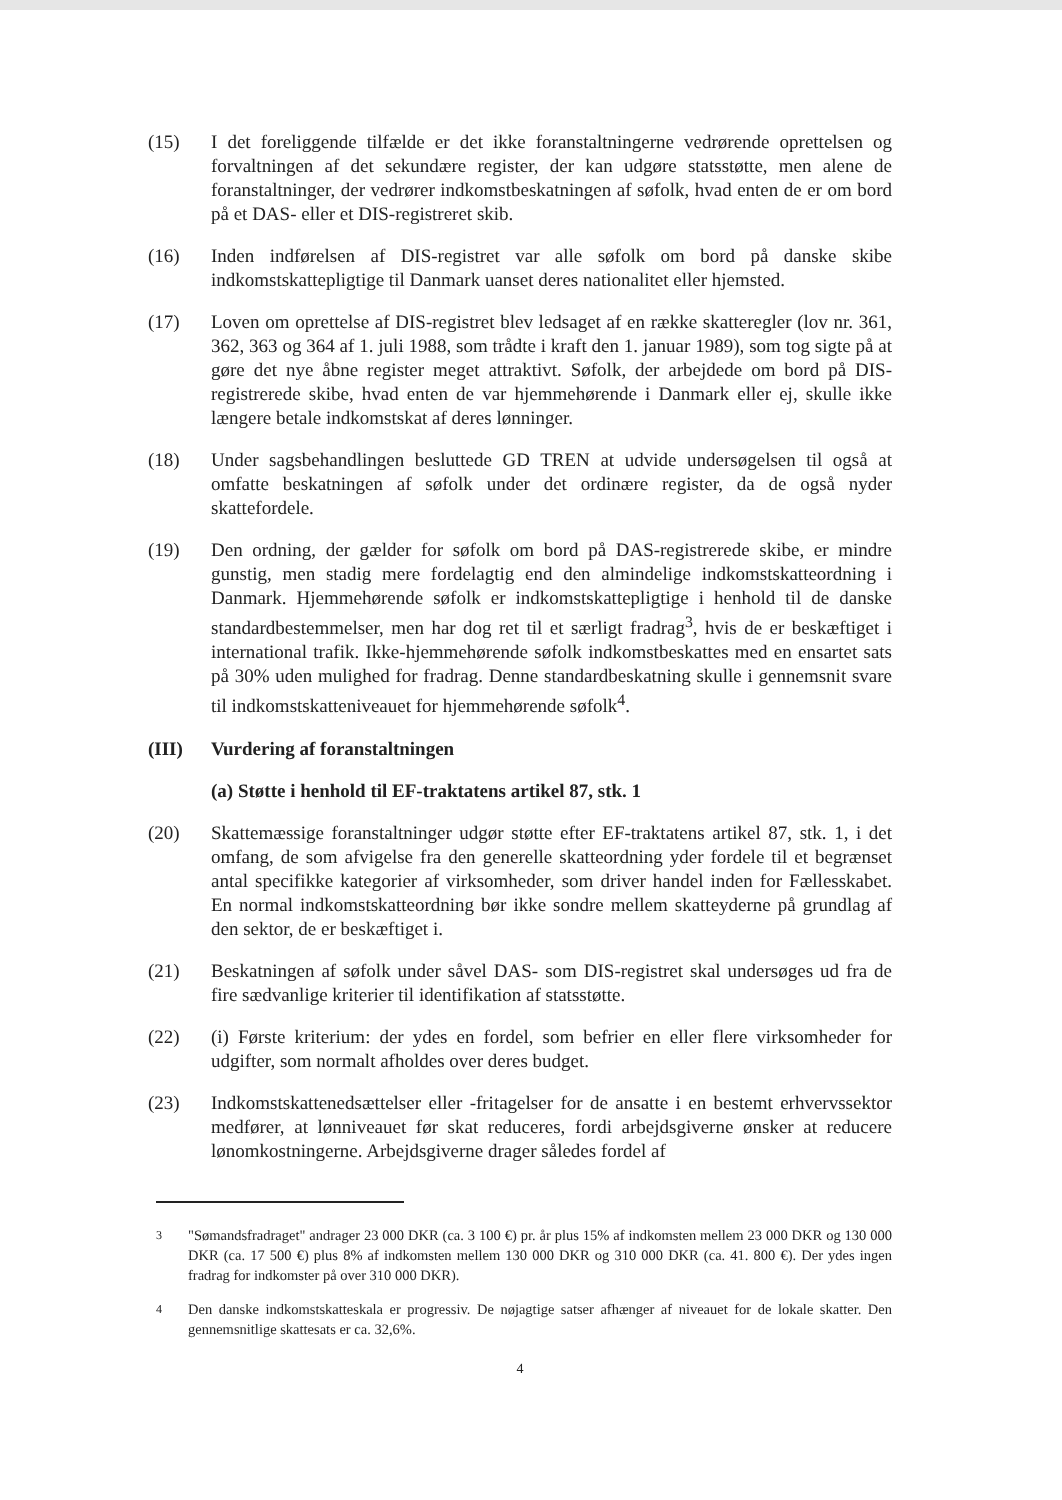(15) I det foreliggende tilfælde er det ikke foranstaltningerne vedrørende oprettelsen og forvaltningen af det sekundære register, der kan udgøre statsstøtte, men alene de foranstaltninger, der vedrører indkomstbeskatningen af søfolk, hvad enten de er om bord på et DAS- eller et DIS-registreret skib.
(16) Inden indførelsen af DIS-registret var alle søfolk om bord på danske skibe indkomstskattepligtige til Danmark uanset deres nationalitet eller hjemsted.
(17) Loven om oprettelse af DIS-registret blev ledsaget af en række skatteregler (lov nr. 361, 362, 363 og 364 af 1. juli 1988, som trådte i kraft den 1. januar 1989), som tog sigte på at gøre det nye åbne register meget attraktivt. Søfolk, der arbejdede om bord på DIS-registrerede skibe, hvad enten de var hjemmehørende i Danmark eller ej, skulle ikke længere betale indkomstskat af deres lønninger.
(18) Under sagsbehandlingen besluttede GD TREN at udvide undersøgelsen til også at omfatte beskatningen af søfolk under det ordinære register, da de også nyder skattefordele.
(19) Den ordning, der gælder for søfolk om bord på DAS-registrerede skibe, er mindre gunstig, men stadig mere fordelagtig end den almindelige indkomstskatteordning i Danmark. Hjemmehørende søfolk er indkomstskattepligtige i henhold til de danske standardbestemmelser, men har dog ret til et særligt fradrag<sup>3</sup>, hvis de er beskæftiget i international trafik. Ikke-hjemmehørende søfolk indkomstbeskattes med en ensartet sats på 30% uden mulighed for fradrag. Denne standardbeskatning skulle i gennemsnit svare til indkomstskatteniveauet for hjemmehørende søfolk<sup>4</sup>.
(III) Vurdering af foranstaltningen
(a) Støtte i henhold til EF-traktatens artikel 87, stk. 1
(20) Skattemæssige foranstaltninger udgør støtte efter EF-traktatens artikel 87, stk. 1, i det omfang, de som afvigelse fra den generelle skatteordning yder fordele til et begrænset antal specifikke kategorier af virksomheder, som driver handel inden for Fællesskabet. En normal indkomstskatteordning bør ikke sondre mellem skatteyderne på grundlag af den sektor, de er beskæftiget i.
(21) Beskatningen af søfolk under såvel DAS- som DIS-registret skal undersøges ud fra de fire sædvanlige kriterier til identifikation af statsstøtte.
(22) (i) Første kriterium: der ydes en fordel, som befrier en eller flere virksomheder for udgifter, som normalt afholdes over deres budget.
(23) Indkomstskattenedsættelser eller -fritagelser for de ansatte i en bestemt erhvervssektor medfører, at lønniveauet før skat reduceres, fordi arbejdsgiverne ønsker at reducere lønomkostningerne. Arbejdsgiverne drager således fordel af
<sup>3</sup> "Sømandsfradraget" andrager 23 000 DKR (ca. 3 100 €) pr. år plus 15% af indkomsten mellem 23 000 DKR og 130 000 DKR (ca. 17 500 €) plus 8% af indkomsten mellem 130 000 DKR og 310 000 DKR (ca. 41. 800 €). Der ydes ingen fradrag for indkomster på over 310 000 DKR).
<sup>4</sup> Den danske indkomstskatteskala er progressiv. De nøjagtige satser afhænger af niveauet for de lokale skatter. Den gennemsnitlige skattesats er ca. 32,6%.
4